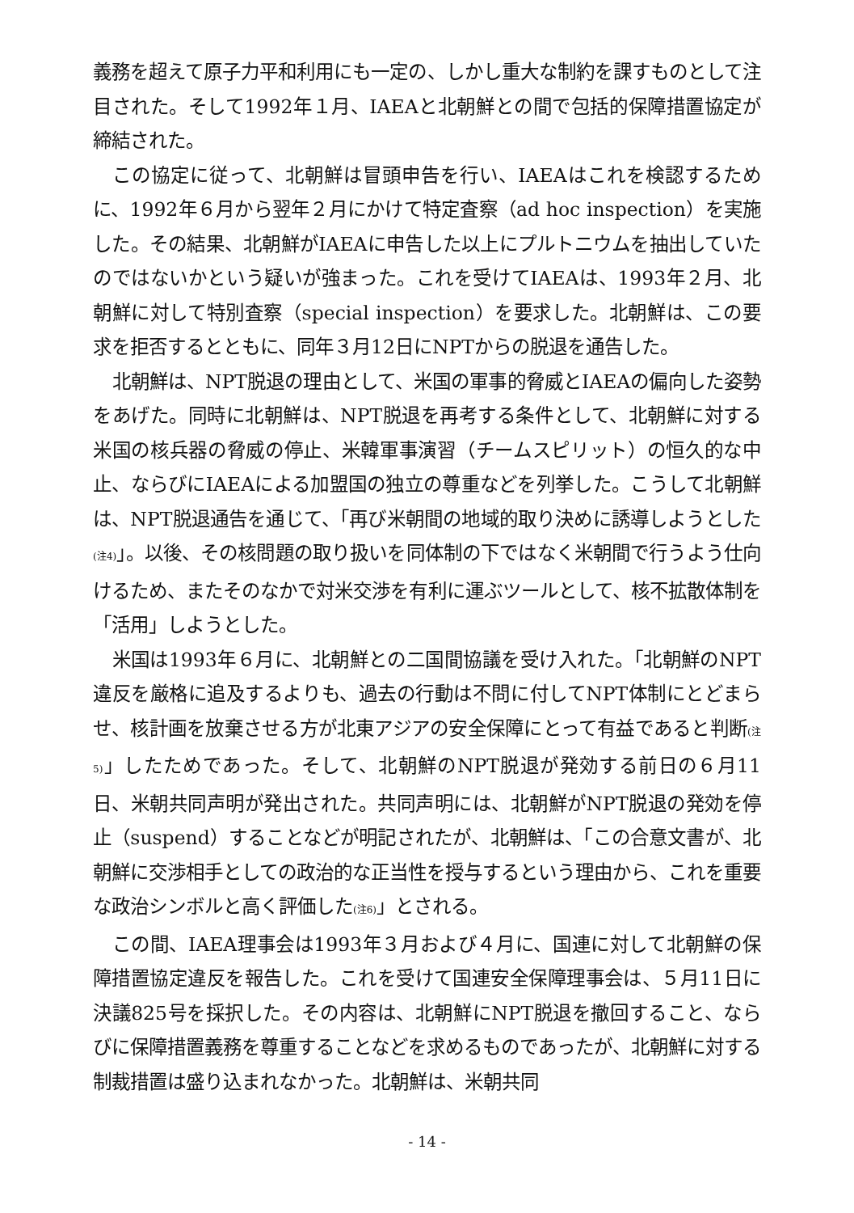義務を超えて原子力平和利用にも一定の、しかし重大な制約を課すものとして注目された。そして1992年１月、IAEAと北朝鮮との間で包括的保障措置協定が締結された。
この協定に従って、北朝鮮は冒頭申告を行い、IAEAはこれを検認するために、1992年６月から翌年２月にかけて特定査察（ad hoc inspection）を実施した。その結果、北朝鮮がIAEAに申告した以上にプルトニウムを抽出していたのではないかという疑いが強まった。これを受けてIAEAは、1993年２月、北朝鮮に対して特別査察（special inspection）を要求した。北朝鮮は、この要求を拒否するとともに、同年３月12日にNPTからの脱退を通告した。
北朝鮮は、NPT脱退の理由として、米国の軍事的脅威とIAEAの偏向した姿勢をあげた。同時に北朝鮮は、NPT脱退を再考する条件として、北朝鮮に対する米国の核兵器の脅威の停止、米韓軍事演習（チームスピリット）の恒久的な中止、ならびにIAEAによる加盟国の独立の尊重などを列挙した。こうして北朝鮮は、NPT脱退通告を通じて、「再び米朝間の地域的取り決めに誘導しようとした(注4)」。以後、その核問題の取り扱いを同体制の下ではなく米朝間で行うよう仕向けるため、またそのなかで対米交渉を有利に運ぶツールとして、核不拡散体制を「活用」しようとした。
米国は1993年６月に、北朝鮮との二国間協議を受け入れた。「北朝鮮のNPT違反を厳格に追及するよりも、過去の行動は不問に付してNPT体制にとどまらせ、核計画を放棄させる方が北東アジアの安全保障にとって有益であると判断(注5)」したためであった。そして、北朝鮮のNPT脱退が発効する前日の６月11日、米朝共同声明が発出された。共同声明には、北朝鮮がNPT脱退の発効を停止（suspend）することなどが明記されたが、北朝鮮は、「この合意文書が、北朝鮮に交渉相手としての政治的な正当性を授与するという理由から、これを重要な政治シンボルと高く評価した(注6)」とされる。
この間、IAEA理事会は1993年３月および４月に、国連に対して北朝鮮の保障措置協定違反を報告した。これを受けて国連安全保障理事会は、５月11日に決議825号を採択した。その内容は、北朝鮮にNPT脱退を撤回すること、ならびに保障措置義務を尊重することなどを求めるものであったが、北朝鮮に対する制裁措置は盛り込まれなかった。北朝鮮は、米朝共同
- 14 -